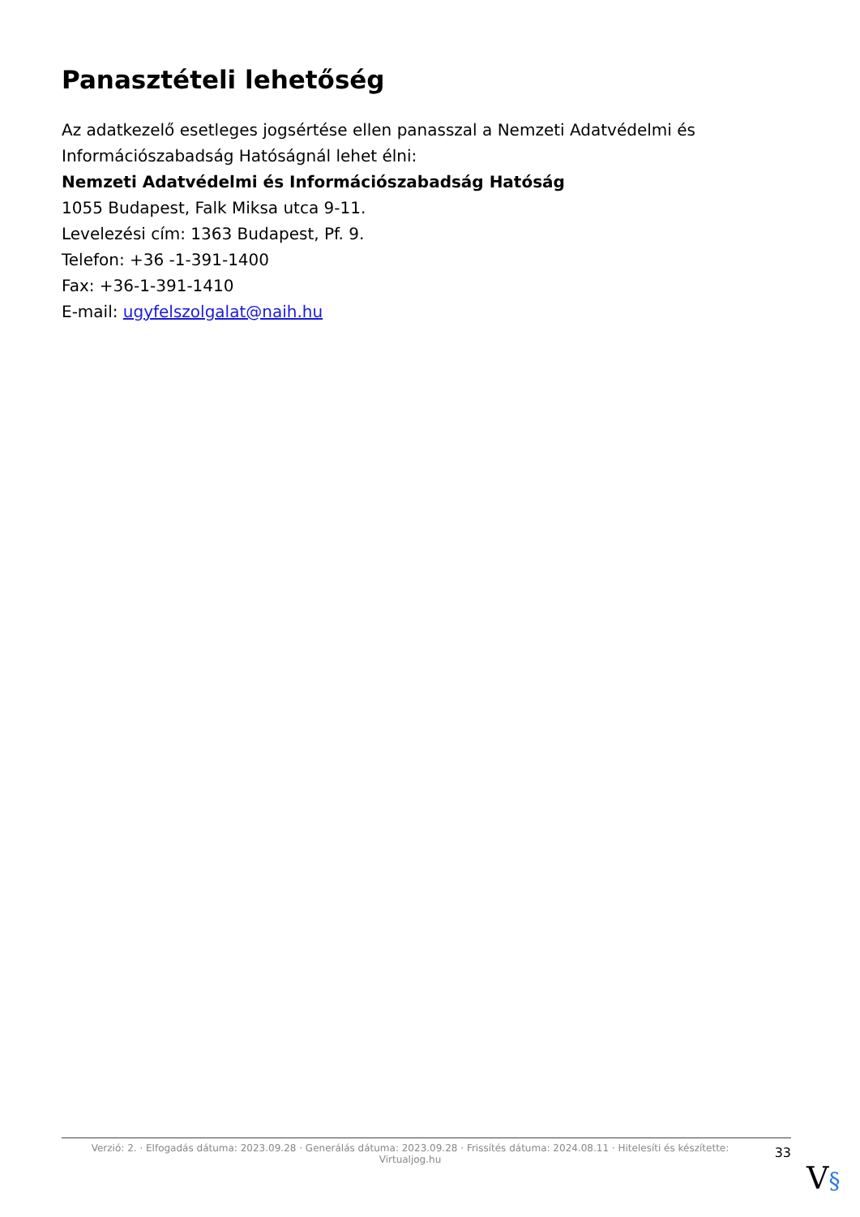Panasztételi lehetőség
Az adatkezelő esetleges jogsértése ellen panasszal a Nemzeti Adatvédelmi és Információszabadság Hatóságnál lehet élni:
Nemzeti Adatvédelmi és Információszabadság Hatóság
1055 Budapest, Falk Miksa utca 9-11.
Levelezési cím: 1363 Budapest, Pf. 9.
Telefon: +36 -1-391-1400
Fax: +36-1-391-1410
E-mail: ugyfelszolgalat@naih.hu
Verzió: 2. · Elfogadás dátuma: 2023.09.28 · Generálás dátuma: 2023.09.28 · Frissítés dátuma: 2024.08.11 · Hitelesíti és készítette: Virtualjog.hu
33
V§